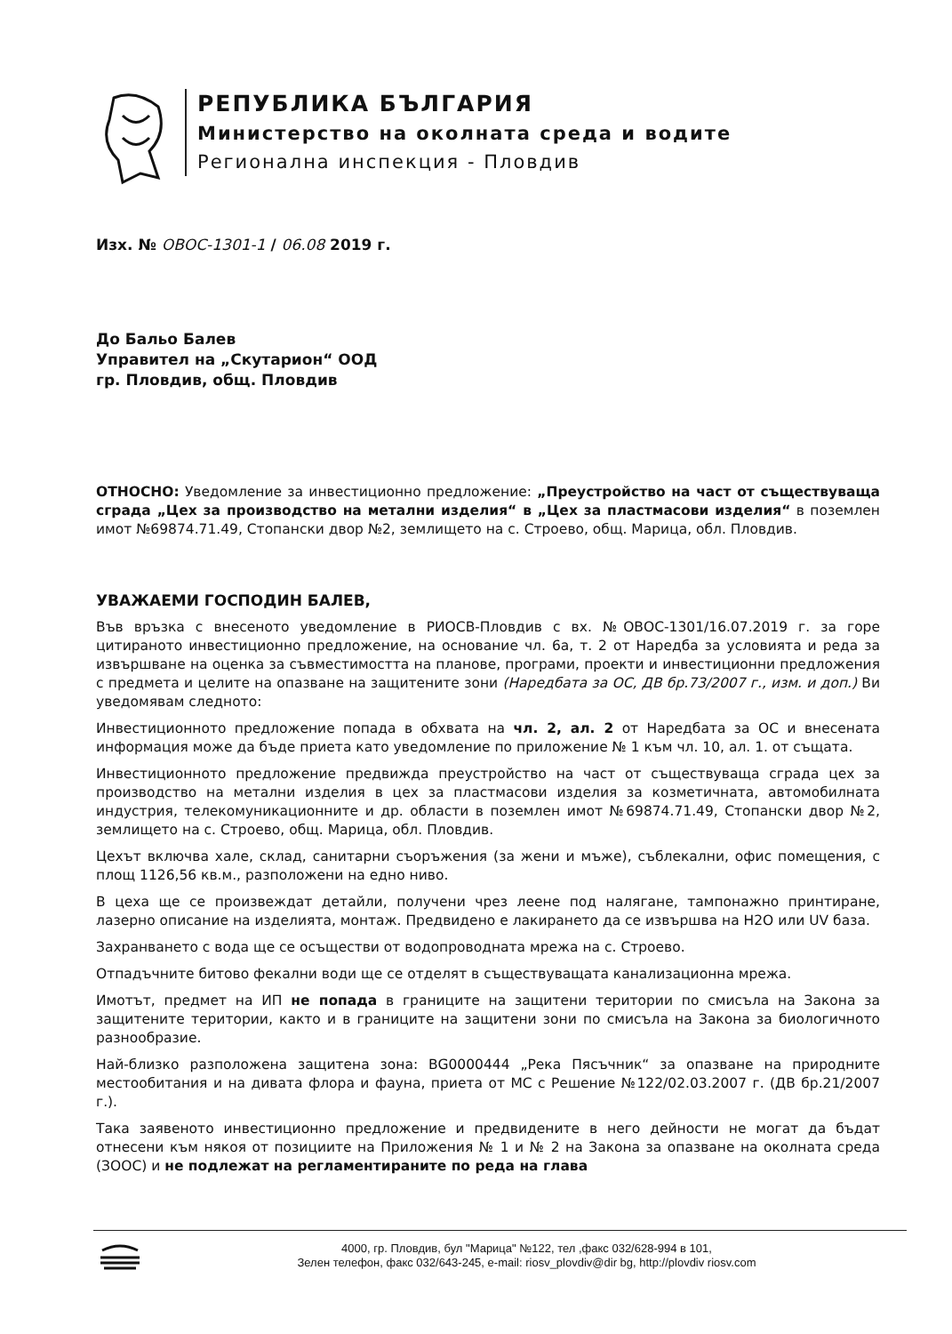РЕПУБЛИКА БЪЛГАРИЯ
Министерство на околната среда и водите
Регионална инспекция - Пловдив
Изх. № ОВОС-1301-1 / 06.08 2019 г.
До Бальо Балев
Управител на „Скутарион“ ООД
гр. Пловдив, общ. Пловдив
ОТНОСНО: Уведомление за инвестиционно предложение: „Преустройство на част от съществуваща сграда „Цех за производство на метални изделия“ в „Цех за пластмасови изделия“ в поземлен имот №69874.71.49, Стопански двор №2, землището на с. Строево, общ. Марица, обл. Пловдив.
УВАЖАЕМИ ГОСПОДИН БАЛЕВ,
Във връзка с внесеното уведомление в РИОСВ-Пловдив с вх. №ОВОС-1301/16.07.2019 г. за горе цитираното инвестиционно предложение, на основание чл. 6а, т. 2 от Наредба за условията и реда за извършване на оценка за съвместимостта на планове, програми, проекти и инвестиционни предложения с предмета и целите на опазване на защитените зони (Наредбата за ОС, ДВ бр.73/2007 г., изм. и доп.) Ви уведомявам следното:
Инвестиционното предложение попада в обхвата на чл. 2, ал. 2 от Наредбата за ОС и внесената информация може да бъде приета като уведомление по приложение № 1 към чл. 10, ал. 1. от същата.
Инвестиционното предложение предвижда преустройство на част от съществуваща сграда цех за производство на метални изделия в цех за пластмасови изделия за козметичната, автомобилната индустрия, телекомуникационните и др. области в поземлен имот №69874.71.49, Стопански двор №2, землището на с. Строево, общ. Марица, обл. Пловдив.
Цехът включва хале, склад, санитарни съоръжения (за жени и мъже), съблекални, офис помещения, с площ 1126,56 кв.м., разположени на едно ниво.
В цеха ще се произвеждат детайли, получени чрез леене под налягане, тампонажно принтиране, лазерно описание на изделията, монтаж. Предвидено е лакирането да се извършва на H2O или UV база.
Захранването с вода ще се осъществи от водопроводната мрежа на с. Строево.
Отпадъчните битово фекални води ще се отделят в съществуващата канализационна мрежа.
Имотът, предмет на ИП не попада в границите на защитени територии по смисъла на Закона за защитените територии, както и в границите на защитени зони по смисъла на Закона за биологичното разнообразие.
Най-близко разположена защитена зона: BG0000444 „Река Пясъчник“ за опазване на природните местообитания и на дивата флора и фауна, приета от МС с Решение №122/02.03.2007 г. (ДВ бр.21/2007 г.).
Така заявеното инвестиционно предложение и предвидените в него дейности не могат да бъдат отнесени към някоя от позициите на Приложения № 1 и № 2 на Закона за опазване на околната среда (ЗООС) и не подлежат на регламентираните по реда на глава
4000, гр. Пловдив, бул "Марица" №122, тел ,факс 032/628-994 в 101,
Зелен телефон, факс 032/643-245, e-mail: riosv_plovdiv@dir bg, http://plovdiv riosv.com